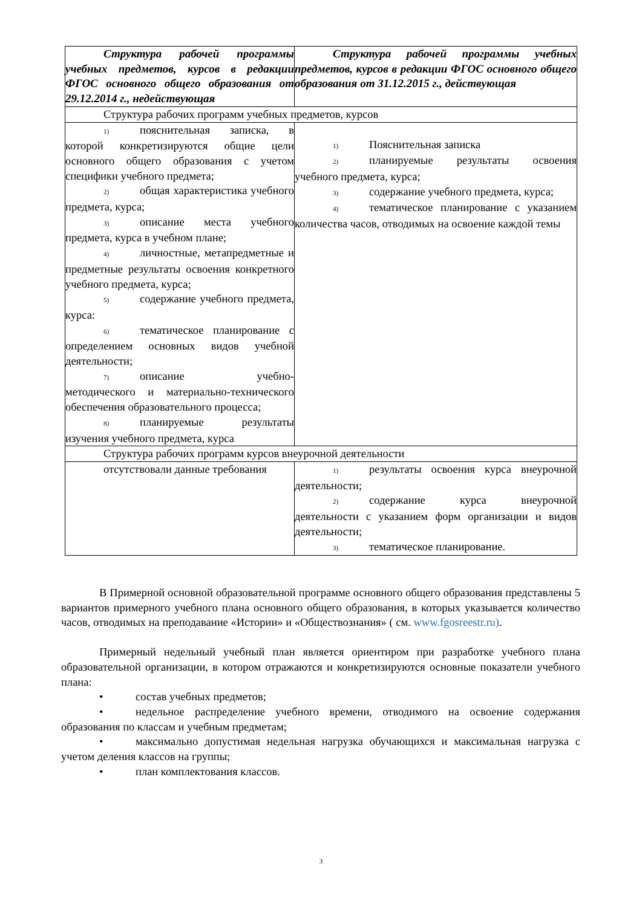| Структура рабочей программы учебных предметов, курсов в редакции ФГОС основного общего образования от 29.12.2014 г., недействующая | Структура рабочей программы учебных предметов, курсов в редакции ФГОС основного общего образования от 31.12.2015 г., действующая |
| --- | --- |
| Структура рабочих программ учебных предметов, курсов | |
| 1) пояснительная записка, в которой конкретизируются общие цели основного общего образования с учетом специфики учебного предмета; 2) общая характеристика учебного предмета, курса; 3) описание места учебного предмета, курса в учебном плане; 4) личностные, метапредметные и предметные результаты освоения конкретного учебного предмета, курса; 5) содержание учебного предмета, курса: 6) тематическое планирование с определением основных видов учебной деятельности; 7) описание учебно-методического и материально-технического обеспечения образовательного процесса; 8) планируемые результаты изучения учебного предмета, курса | 1) Пояснительная записка 2) планируемые результаты освоения учебного предмета, курса; 3) содержание учебного предмета, курса; 4) тематическое планирование с указанием количества часов, отводимых на освоение каждой темы |
| Структура рабочих программ курсов внеурочной деятельности | |
| отсутствовали данные требования | 1) результаты освоения курса внеурочной деятельности; 2) содержание курса внеурочной деятельности с указанием форм организации и видов деятельности; 3) тематическое планирование. |
В Примерной основной образовательной программе основного общего образования представлены 5 вариантов примерного учебного плана основного общего образования, в которых указывается количество часов, отводимых на преподавание «Истории» и «Обществознания» ( см. www.fgosreestr.ru).
Примерный недельный учебный план является ориентиром при разработке учебного плана образовательной организации, в котором отражаются и конкретизируются основные показатели учебного плана:
• состав учебных предметов;
• недельное распределение учебного времени, отводимого на освоение содержания образования по классам и учебным предметам;
• максимально допустимая недельная нагрузка обучающихся и максимальная нагрузка с учетом деления классов на группы;
• план комплектования классов.
3